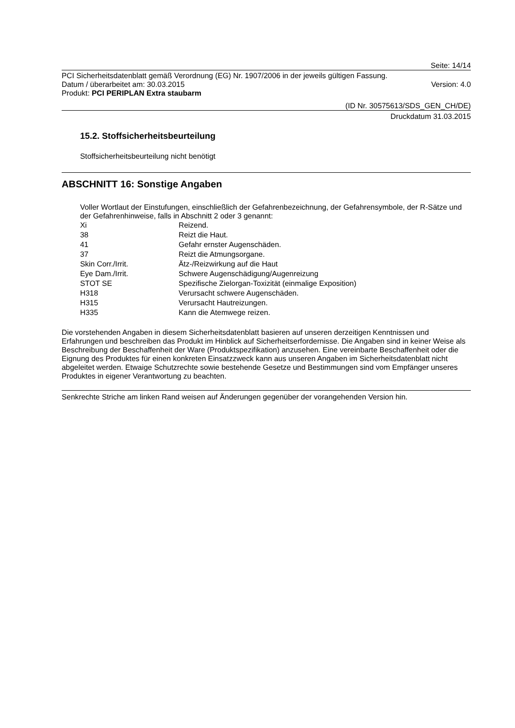Seite: 14/14
PCI Sicherheitsdatenblatt gemäß Verordnung (EG) Nr. 1907/2006 in der jeweils gültigen Fassung.
Datum / überarbeitet am: 30.03.2015 Version: 4.0
Produkt: PCI PERIPLAN Extra staubarm
(ID Nr. 30575613/SDS_GEN_CH/DE)
Druckdatum 31.03.2015
15.2. Stoffsicherheitsbeurteilung
Stoffsicherheitsbeurteilung nicht benötigt
ABSCHNITT 16: Sonstige Angaben
Voller Wortlaut der Einstufungen, einschließlich der Gefahrenbezeichnung, der Gefahrensymbole, der R-Sätze und der Gefahrenhinweise, falls in Abschnitt 2 oder 3 genannt:
| Xi | Reizend. |
| 38 | Reizt die Haut. |
| 41 | Gefahr ernster Augenschäden. |
| 37 | Reizt die Atmungsorgane. |
| Skin Corr./Irrit. | Ätz-/Reizwirkung auf die Haut |
| Eye Dam./Irrit. | Schwere Augenschädigung/Augenreizung |
| STOT SE | Spezifische Zielorgan-Toxizität (einmalige Exposition) |
| H318 | Verursacht schwere Augenschäden. |
| H315 | Verursacht Hautreizungen. |
| H335 | Kann die Atemwege reizen. |
Die vorstehenden Angaben in diesem Sicherheitsdatenblatt basieren auf unseren derzeitigen Kenntnissen und Erfahrungen und beschreiben das Produkt im Hinblick auf Sicherheitserfordernisse. Die Angaben sind in keiner Weise als Beschreibung der Beschaffenheit der Ware (Produktspezifikation) anzusehen. Eine vereinbarte Beschaffenheit oder die Eignung des Produktes für einen konkreten Einsatzzweck kann aus unseren Angaben im Sicherheitsdatenblatt nicht abgeleitet werden. Etwaige Schutzrechte sowie bestehende Gesetze und Bestimmungen sind vom Empfänger unseres Produktes in eigener Verantwortung zu beachten.
Senkrechte Striche am linken Rand weisen auf Änderungen gegenüber der vorangehenden Version hin.